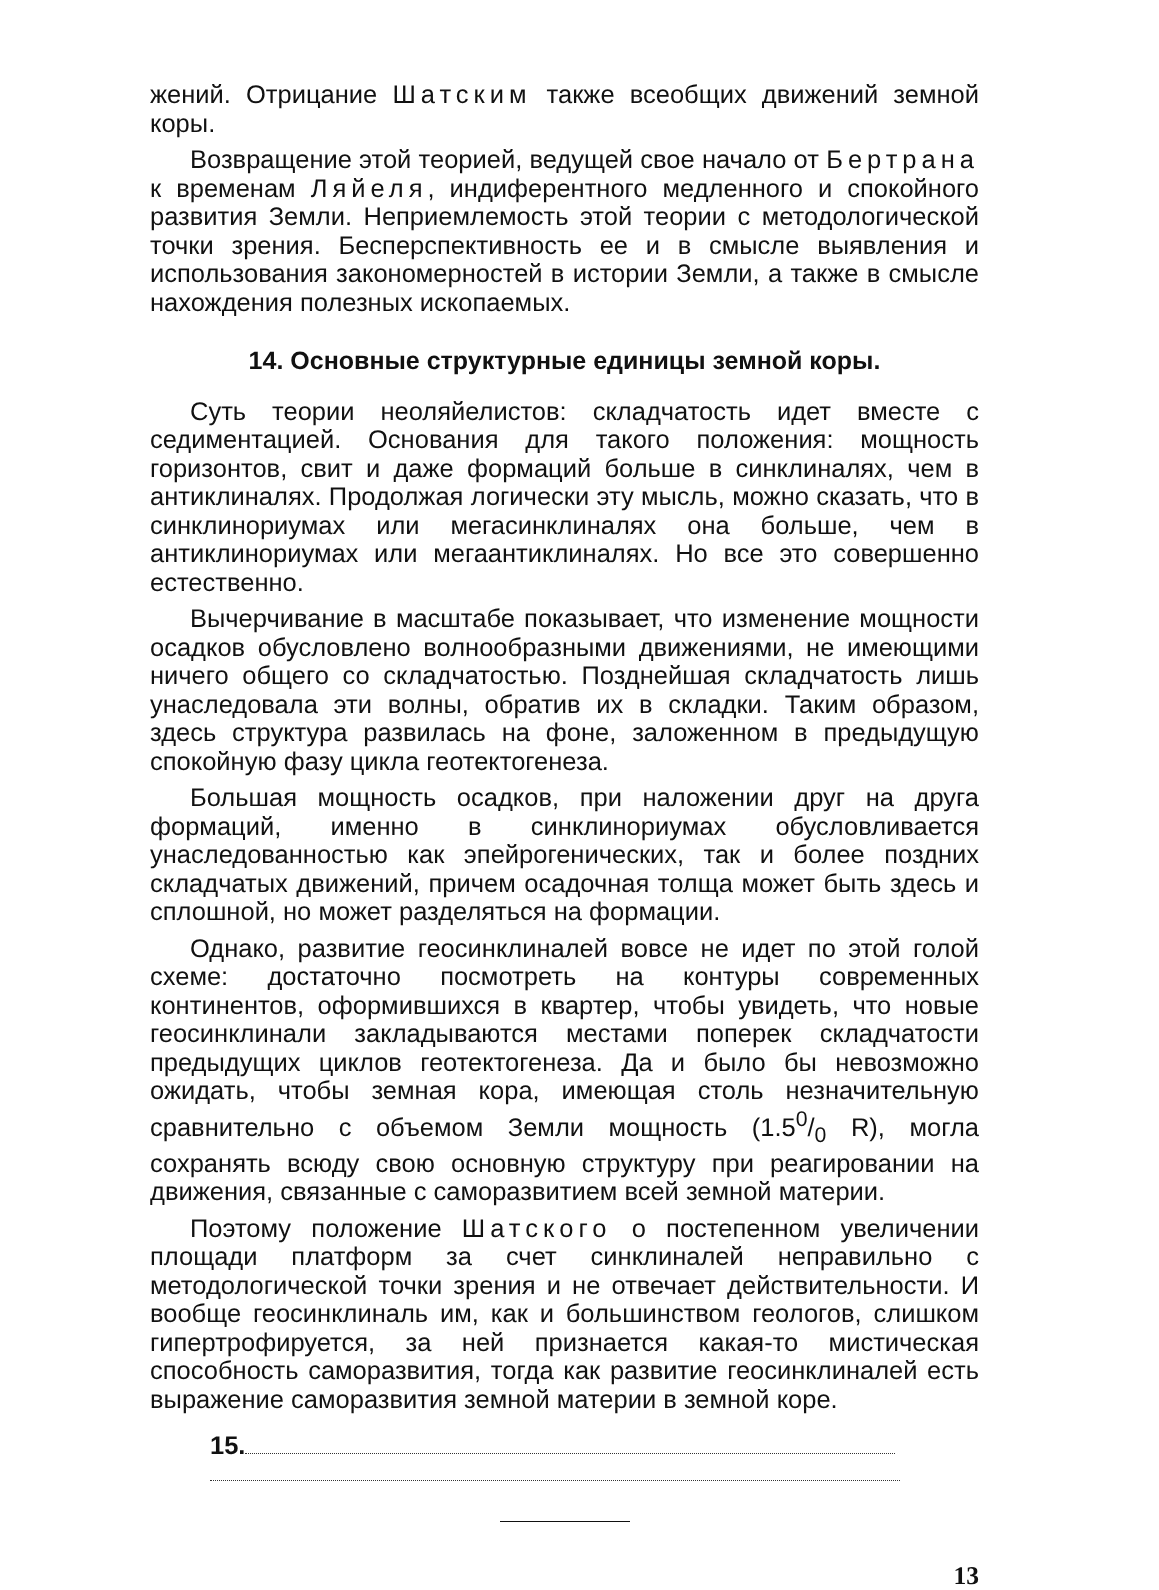жений. Отрицание Шатским также всеобщих движений земной коры.
Возвращение этой теорией, ведущей свое начало от Бертрана к временам Ляйеля, индиферентного медленного и спокойного развития Земли. Неприемлемость этой теории с методологической точки зрения. Бесперспективность ее и в смысле выявления и использования закономерностей в истории Земли, а также в смысле нахождения полезных ископаемых.
14. Основные структурные единицы земной коры.
Суть теории неоляйелистов: складчатость идет вместе с седиментацией. Основания для такого положения: мощность горизонтов, свит и даже формаций больше в синклиналях, чем в антиклиналях. Продолжая логически эту мысль, можно сказать, что в синклинориумах или мегасинклиналях она больше, чем в антиклинориумах или мегаантиклиналях. Но все это совершенно естественно.
Вычерчивание в масштабе показывает, что изменение мощности осадков обусловлено волнообразными движениями, не имеющими ничего общего со складчатостью. Позднейшая складчатость лишь унаследовала эти волны, обратив их в складки. Таким образом, здесь структура развилась на фоне, заложенном в предыдущую спокойную фазу цикла геотектогенеза.
Большая мощность осадков, при наложении друг на друга формаций, именно в синклинориумах обусловливается унаследованностью как эпейрогенических, так и более поздних складчатых движений, причем осадочная толща может быть здесь и сплошной, но может разделяться на формации.
Однако, развитие геосинклиналей вовсе не идет по этой голой схеме: достаточно посмотреть на контуры современных континентов, оформившихся в квартер, чтобы увидеть, что новые геосинклинали закладываются местами поперек складчатости предыдущих циклов геотектогенеза. Да и было бы невозможно ожидать, чтобы земная кора, имеющая столь незначительную сравнительно с объемом Земли мощность (1.50/0 R), могла сохранять всюду свою основную структуру при реагировании на движения, связанные с саморазвитием всей земной материи.
Поэтому положение Шатского о постепенном увеличении площади платформ за счет синклиналей неправильно с методологической точки зрения и не отвечает действительности. И вообще геосинклиналь им, как и большинством геологов, слишком гипертрофируется, за ней признается какая-то мистическая способность саморазвития, тогда как развитие геосинклиналей есть выражение саморазвития земной материи в земной коре.
15.
13